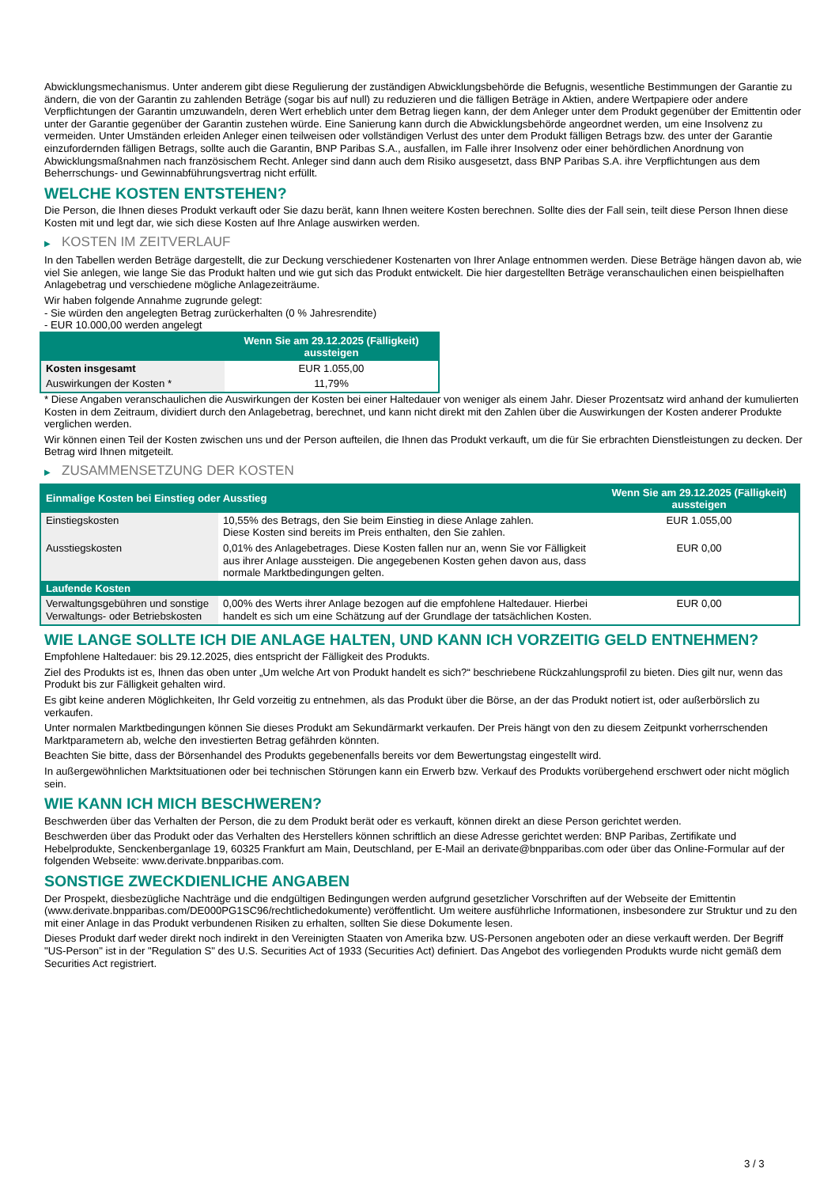Abwicklungsmechanismus. Unter anderem gibt diese Regulierung der zuständigen Abwicklungsbehörde die Befugnis, wesentliche Bestimmungen der Garantie zu ändern, die von der Garantin zu zahlenden Beträge (sogar bis auf null) zu reduzieren und die fälligen Beträge in Aktien, andere Wertpapiere oder andere Verpflichtungen der Garantin umzuwandeln, deren Wert erheblich unter dem Betrag liegen kann, der dem Anleger unter dem Produkt gegenüber der Emittentin oder unter der Garantie gegenüber der Garantin zustehen würde. Eine Sanierung kann durch die Abwicklungsbehörde angeordnet werden, um eine Insolvenz zu vermeiden. Unter Umständen erleiden Anleger einen teilweisen oder vollständigen Verlust des unter dem Produkt fälligen Betrags bzw. des unter der Garantie einzufordernden fälligen Betrags, sollte auch die Garantin, BNP Paribas S.A., ausfallen, im Falle ihrer Insolvenz oder einer behördlichen Anordnung von Abwicklungsmaßnahmen nach französischem Recht. Anleger sind dann auch dem Risiko ausgesetzt, dass BNP Paribas S.A. ihre Verpflichtungen aus dem Beherrschungs- und Gewinnabführungsvertrag nicht erfüllt.
WELCHE KOSTEN ENTSTEHEN?
Die Person, die Ihnen dieses Produkt verkauft oder Sie dazu berät, kann Ihnen weitere Kosten berechnen. Sollte dies der Fall sein, teilt diese Person Ihnen diese Kosten mit und legt dar, wie sich diese Kosten auf Ihre Anlage auswirken werden.
▶ KOSTEN IM ZEITVERLAUF
In den Tabellen werden Beträge dargestellt, die zur Deckung verschiedener Kostenarten von Ihrer Anlage entnommen werden. Diese Beträge hängen davon ab, wie viel Sie anlegen, wie lange Sie das Produkt halten und wie gut sich das Produkt entwickelt. Die hier dargestellten Beträge veranschaulichen einen beispielhaften Anlagebetrag und verschiedene mögliche Anlagezeiträume.
Wir haben folgende Annahme zugrunde gelegt:
- Sie würden den angelegten Betrag zurückerhalten (0 % Jahresrendite)
- EUR 10.000,00 werden angelegt
| | Wenn Sie am 29.12.2025 (Fälligkeit) aussteigen |
| --- | --- |
| Kosten insgesamt | EUR 1.055,00 |
| Auswirkungen der Kosten * | 11,79% |
* Diese Angaben veranschaulichen die Auswirkungen der Kosten bei einer Haltedauer von weniger als einem Jahr. Dieser Prozentsatz wird anhand der kumulierten Kosten in dem Zeitraum, dividiert durch den Anlagebetrag, berechnet, und kann nicht direkt mit den Zahlen über die Auswirkungen der Kosten anderer Produkte verglichen werden.
Wir können einen Teil der Kosten zwischen uns und der Person aufteilen, die Ihnen das Produkt verkauft, um die für Sie erbrachten Dienstleistungen zu decken. Der Betrag wird Ihnen mitgeteilt.
▶ ZUSAMMENSETZUNG DER KOSTEN
| Einmalige Kosten bei Einstieg oder Ausstieg | | Wenn Sie am 29.12.2025 (Fälligkeit) aussteigen |
| --- | --- | --- |
| Einstiegskosten | 10,55% des Betrags, den Sie beim Einstieg in diese Anlage zahlen. Diese Kosten sind bereits im Preis enthalten, den Sie zahlen. | EUR 1.055,00 |
| Ausstiegskosten | 0,01% des Anlagebetrages. Diese Kosten fallen nur an, wenn Sie vor Fälligkeit aus ihrer Anlage aussteigen. Die angegebenen Kosten gehen davon aus, dass normale Marktbedingungen gelten. | EUR 0,00 |
| Laufende Kosten | | |
| Verwaltungsgebühren und sonstige Verwaltungs- oder Betriebskosten | 0,00% des Werts ihrer Anlage bezogen auf die empfohlene Haltedauer. Hierbei handelt es sich um eine Schätzung auf der Grundlage der tatsächlichen Kosten. | EUR 0,00 |
WIE LANGE SOLLTE ICH DIE ANLAGE HALTEN, UND KANN ICH VORZEITIG GELD ENTNEHMEN?
Empfohlene Haltedauer: bis 29.12.2025, dies entspricht der Fälligkeit des Produkts.
Ziel des Produkts ist es, Ihnen das oben unter „Um welche Art von Produkt handelt es sich?“ beschriebene Rückzahlungsprofil zu bieten. Dies gilt nur, wenn das Produkt bis zur Fälligkeit gehalten wird.
Es gibt keine anderen Möglichkeiten, Ihr Geld vorzeitig zu entnehmen, als das Produkt über die Börse, an der das Produkt notiert ist, oder außerbörslich zu verkaufen.
Unter normalen Marktbedingungen können Sie dieses Produkt am Sekundärmarkt verkaufen. Der Preis hängt von den zu diesem Zeitpunkt vorherrschenden Marktparametern ab, welche den investierten Betrag gefährden könnten.
Beachten Sie bitte, dass der Börsenhandel des Produkts gegebenenfalls bereits vor dem Bewertungstag eingestellt wird.
In außergewöhnlichen Marktsituationen oder bei technischen Störungen kann ein Erwerb bzw. Verkauf des Produkts vorübergehend erschwert oder nicht möglich sein.
WIE KANN ICH MICH BESCHWEREN?
Beschwerden über das Verhalten der Person, die zu dem Produkt berät oder es verkauft, können direkt an diese Person gerichtet werden.
Beschwerden über das Produkt oder das Verhalten des Herstellers können schriftlich an diese Adresse gerichtet werden: BNP Paribas, Zertifikate und Hebelprodukte, Senckenberganlage 19, 60325 Frankfurt am Main, Deutschland, per E-Mail an derivate@bnpparibas.com oder über das Online-Formular auf der folgenden Webseite: www.derivate.bnpparibas.com.
SONSTIGE ZWECKDIENLICHE ANGABEN
Der Prospekt, diesbezügliche Nachträge und die endgültigen Bedingungen werden aufgrund gesetzlicher Vorschriften auf der Webseite der Emittentin (www.derivate.bnpparibas.com/DE000PG1SC96/rechtlichedokumente) veröffentlicht. Um weitere ausführliche Informationen, insbesondere zur Struktur und zu den mit einer Anlage in das Produkt verbundenen Risiken zu erhalten, sollten Sie diese Dokumente lesen.
Dieses Produkt darf weder direkt noch indirekt in den Vereinigten Staaten von Amerika bzw. US-Personen angeboten oder an diese verkauft werden. Der Begriff "US-Person" ist in der "Regulation S" des U.S. Securities Act of 1933 (Securities Act) definiert. Das Angebot des vorliegenden Produkts wurde nicht gemäß dem Securities Act registriert.
3 / 3